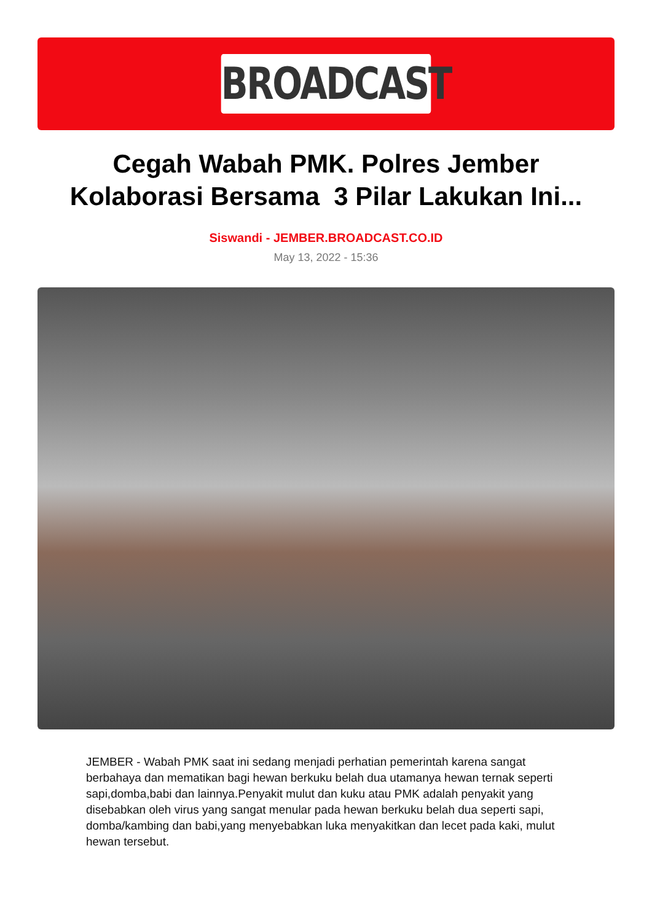BROADCAST
Cegah Wabah PMK. Polres Jember
Kolaborasi Bersama 3 Pilar Lakukan Ini...
Siswandi - JEMBER.BROADCAST.CO.ID
May 13, 2022 - 15:36
JEMBER - Wabah PMK saat ini sedang menjadi perhatian pemerintah karena sangat berbahaya dan mematikan bagi hewan berkuku belah dua utamanya hewan ternak seperti sapi,domba,babi dan lainnya.Penyakit mulut dan kuku atau PMK adalah penyakit yang disebabkan oleh virus yang sangat menular pada hewan berkuku belah dua seperti sapi, domba/kambing dan babi,yang menyebabkan luka menyakitkan dan lecet pada kaki, mulut hewan tersebut.